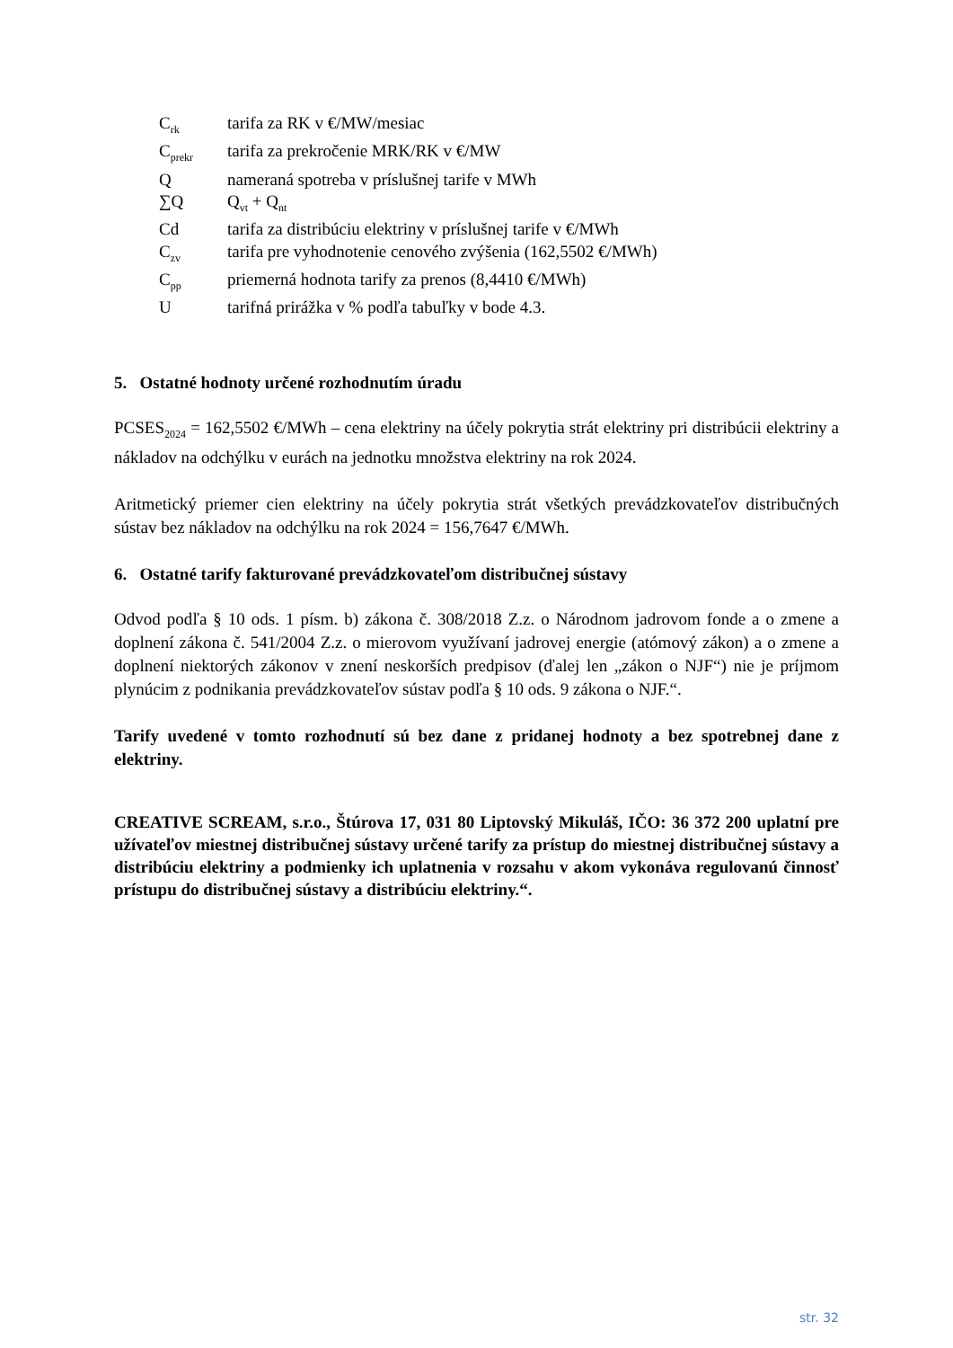C<sub>rk</sub> tarifa za RK v €/MW/mesiac
C<sub>prekr</sub> tarifa za prekročenie MRK/RK v €/MW
Qnameraná spotreba v príslušnej tarife v MWh
∑Q Q<sub>vt</sub> + Q<sub>nt</sub>
Cd tarifa za distribúciu elektriny v príslušnej tarife v €/MWh
C<sub>zv</sub> tarifa pre vyhodnotenie cenového zvýšenia (162,5502 €/MWh)
C<sub>pp</sub> priemerná hodnota tarify za prenos (8,4410 €/MWh)
Utarifná prirážka v % podľa tabuľky v bode 4.3.
5. Ostatné hodnoty určené rozhodnutím úradu
PCSES<sub>2024</sub> = 162,5502 €/MWh – cena elektriny na účely pokrytia strát elektriny pri distribúcii elektriny a nákladov na odchýlku v eurách na jednotku množstva elektriny na rok 2024.
Aritmetický priemer cien elektriny na účely pokrytia strát všetkých prevádzkovateľov distribučných sústav bez nákladov na odchýlku na rok 2024 = 156,7647 €/MWh.
6. Ostatné tarify fakturované prevádzkovateľom distribučnej sústavy
Odvod podľa § 10 ods. 1 písm. b) zákona č. 308/2018 Z.z. o Národnom jadrovom fonde a o zmene a doplnení zákona č. 541/2004 Z.z. o mierovom využívaní jadrovej energie (atómový zákon) a o zmene a doplnení niektorých zákonov v znení neskorších predpisov (ďalej len „zákon o NJF“) nie je príjmom plynúcim z podnikania prevádzkovateľov sústav podľa § 10 ods. 9 zákona o NJF.“.
Tarify uvedené v tomto rozhodnutí sú bez dane z pridanej hodnoty a bez spotrebnej dane z elektriny.
CREATIVE SCREAM, s.r.o., Štúrova 17, 031 80 Liptovský Mikuláš, IČO: 36 372 200 uplatní pre užívateľov miestnej distribučnej sústavy určené tarify za prístup do miestnej distribučnej sústavy a distribúciu elektriny a podmienky ich uplatnenia v rozsahu v akom vykonáva regulovanú činnosť prístupu do distribučnej sústavy a distribúciu elektriny.“.
str. 32